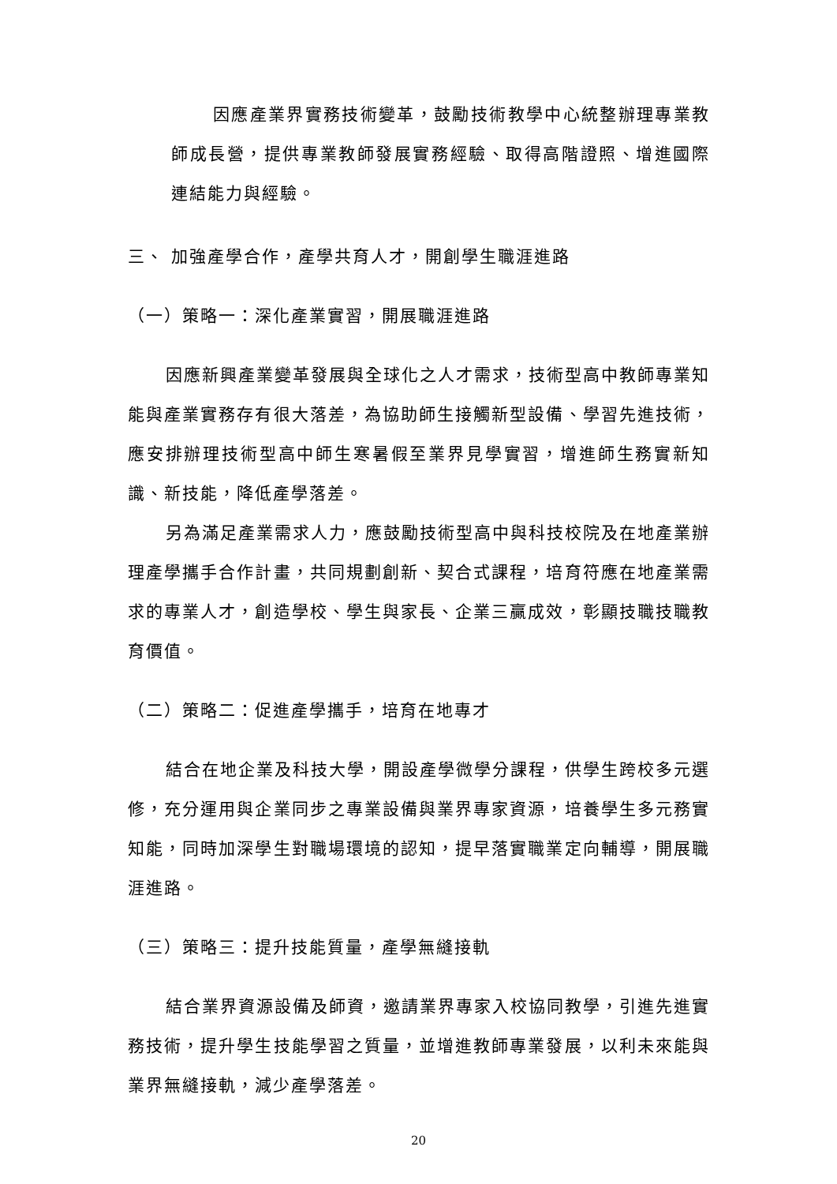因應產業界實務技術變革，鼓勵技術教學中心統整辦理專業教師成長營，提供專業教師發展實務經驗、取得高階證照、增進國際連結能力與經驗。
三、 加強產學合作，產學共育人才，開創學生職涯進路
（一）策略一：深化產業實習，開展職涯進路
因應新興產業變革發展與全球化之人才需求，技術型高中教師專業知能與產業實務存有很大落差，為協助師生接觸新型設備、學習先進技術，應安排辦理技術型高中師生寒暑假至業界見學實習，增進師生務實新知識、新技能，降低產學落差。
另為滿足產業需求人力，應鼓勵技術型高中與科技校院及在地產業辦理產學攜手合作計畫，共同規劃創新、契合式課程，培育符應在地產業需求的專業人才，創造學校、學生與家長、企業三贏成效，彰顯技職技職教育價值。
（二）策略二：促進產學攜手，培育在地專才
結合在地企業及科技大學，開設產學微學分課程，供學生跨校多元選修，充分運用與企業同步之專業設備與業界專家資源，培養學生多元務實知能，同時加深學生對職場環境的認知，提早落實職業定向輔導，開展職涯進路。
（三）策略三：提升技能質量，產學無縫接軌
結合業界資源設備及師資，邀請業界專家入校協同教學，引進先進實務技術，提升學生技能學習之質量，並增進教師專業發展，以利未來能與業界無縫接軌，減少產學落差。
20